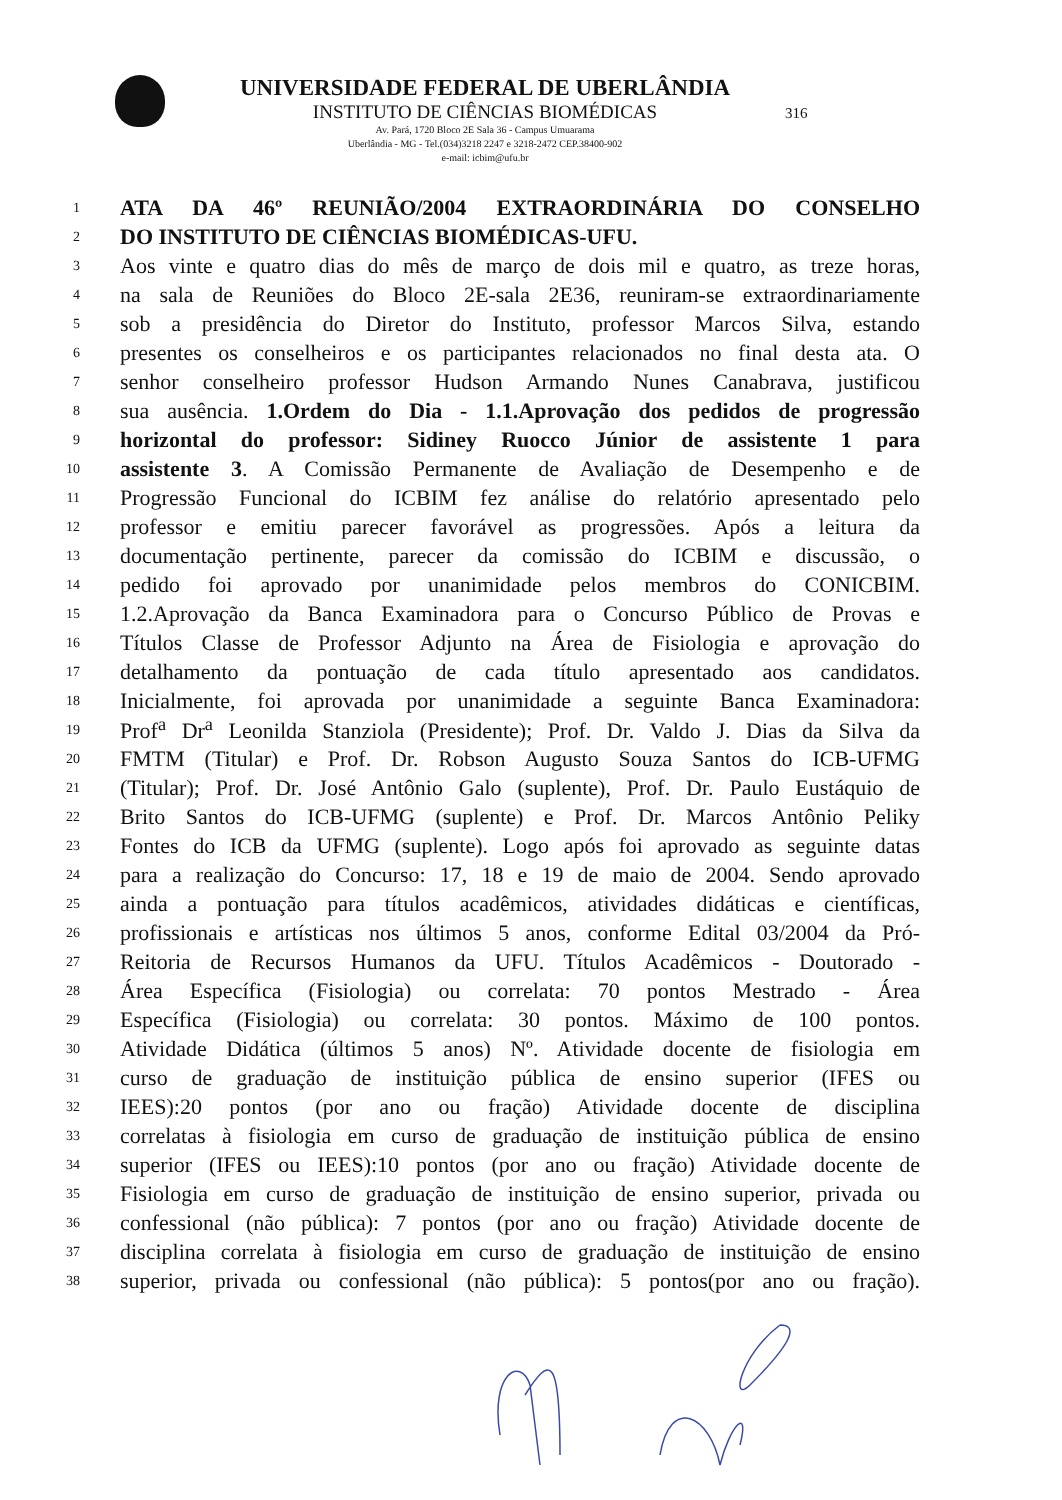UNIVERSIDADE FEDERAL DE UBERLÂNDIA
INSTITUTO DE CIÊNCIAS BIOMÉDICAS
Av. Pará, 1720 Bloco 2E Sala 36 - Campus Umuarama
Uberlândia - MG - Tel.(034)3218 2247 e 3218-2472 CEP.38400-902
e-mail: icbim@ufu.br
316
1
ATA DA 46º REUNIÃO/2004 EXTRAORDINÁRIA DO CONSELHO
2
DO INSTITUTO DE CIÊNCIAS BIOMÉDICAS-UFU.
3
Aos vinte e quatro dias do mês de março de dois mil e quatro, as treze horas,
4
na sala de Reuniões do Bloco 2E-sala 2E36, reuniram-se extraordinariamente
5
sob a presidência do Diretor do Instituto, professor Marcos Silva, estando
6
presentes os conselheiros e os participantes relacionados no final desta ata. O
7
senhor conselheiro professor Hudson Armando Nunes Canabrava, justificou
8
sua ausência. 1.Ordem do Dia - 1.1.Aprovação dos pedidos de progressão
9
horizontal do professor: Sidiney Ruocco Júnior de assistente 1 para
10
assistente 3. A Comissão Permanente de Avaliação de Desempenho e de
11
Progressão Funcional do ICBIM fez análise do relatório apresentado pelo
12
professor e emitiu parecer favorável as progressões. Após a leitura da
13
documentação pertinente, parecer da comissão do ICBIM e discussão, o
14
pedido foi aprovado por unanimidade pelos membros do CONICBIM.
15
1.2.Aprovação da Banca Examinadora para o Concurso Público de Provas e
16
Títulos Classe de Professor Adjunto na Área de Fisiologia e aprovação do
17
detalhamento da pontuação de cada título apresentado aos candidatos.
18
Inicialmente, foi aprovada por unanimidade a seguinte Banca Examinadora:
19
Prof<sup>a</sup> Dr<sup>a</sup> Leonilda Stanziola (Presidente); Prof. Dr. Valdo J. Dias da Silva da
20
FMTM (Titular) e Prof. Dr. Robson Augusto Souza Santos do ICB-UFMG
21
(Titular); Prof. Dr. José Antônio Galo (suplente), Prof. Dr. Paulo Eustáquio de
22
Brito Santos do ICB-UFMG (suplente) e Prof. Dr. Marcos Antônio Peliky
23
Fontes do ICB da UFMG (suplente). Logo após foi aprovado as seguinte datas
24
para a realização do Concurso: 17, 18 e 19 de maio de 2004. Sendo aprovado
25
ainda a pontuação para títulos acadêmicos, atividades didáticas e científicas,
26
profissionais e artísticas nos últimos 5 anos, conforme Edital 03/2004 da Pró-
27
Reitoria de Recursos Humanos da UFU. Títulos Acadêmicos - Doutorado -
28
Área Específica (Fisiologia) ou correlata: 70 pontos Mestrado - Área
29
Específica (Fisiologia) ou correlata: 30 pontos. Máximo de 100 pontos.
30
Atividade Didática (últimos 5 anos) Nº. Atividade docente de fisiologia em
31
curso de graduação de instituição pública de ensino superior (IFES ou
32
IEES):20 pontos (por ano ou fração) Atividade docente de disciplina
33
correlatas à fisiologia em curso de graduação de instituição pública de ensino
34
superior (IFES ou IEES):10 pontos (por ano ou fração) Atividade docente de
35
Fisiologia em curso de graduação de instituição de ensino superior, privada ou
36
confessional (não pública): 7 pontos (por ano ou fração) Atividade docente de
37
disciplina correlata à fisiologia em curso de graduação de instituição de ensino
38
superior, privada ou confessional (não pública): 5 pontos(por ano ou fração).